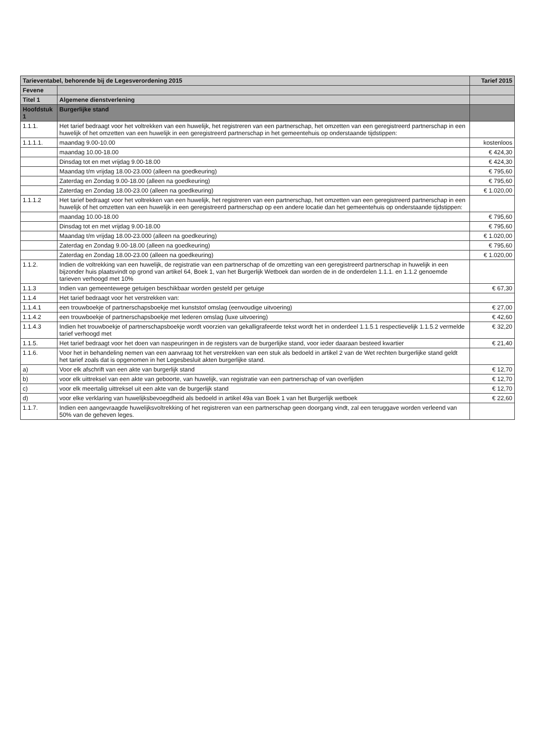| Tarieventabel, behorende bij de Legesverordening 2015 | | Tarief 2015 |
| --- | --- | --- |
| Fevene | | |
| Titel 1 | Algemene dienstverlening | |
| Hoofdstuk 1 | Burgerlijke stand | |
| 1.1.1. | Het tarief bedraagt voor het voltrekken van een huwelijk, het registreren van een partnerschap, het omzetten van een geregistreerd partnerschap in een huwelijk of het omzetten van een huwelijk in een geregistreerd partnerschap in het gemeentehuis op onderstaande tijdstippen: | |
| 1.1.1.1. | maandag 9.00-10.00 | kostenloos |
| | maandag 10.00-18.00 | € 424,30 |
| | Dinsdag tot en met vrijdag 9.00-18.00 | € 424,30 |
| | Maandag t/m vrijdag 18.00-23.000 (alleen na goedkeuring) | € 795,60 |
| | Zaterdag en Zondag 9.00-18.00 (alleen na goedkeuring) | € 795,60 |
| | Zaterdag en Zondag 18.00-23.00 (alleen na goedkeuring) | € 1.020,00 |
| 1.1.1.2 | Het tarief bedraagt voor het voltrekken van een huwelijk, het registreren van een partnerschap, het omzetten van een geregistreerd partnerschap in een huwelijk of het omzetten van een huwelijk in een geregistreerd partnerschap op een andere locatie dan het gemeentehuis op onderstaande tijdstippen: | |
| | maandag 10.00-18.00 | € 795,60 |
| | Dinsdag tot en met vrijdag 9.00-18.00 | € 795,60 |
| | Maandag t/m vrijdag 18.00-23.000 (alleen na goedkeuring) | € 1.020,00 |
| | Zaterdag en Zondag 9.00-18.00 (alleen na goedkeuring) | € 795,60 |
| | Zaterdag en Zondag 18.00-23.00 (alleen na goedkeuring) | € 1.020,00 |
| 1.1.2. | Indien de voltrekking van een huwelijk, de registratie van een partnerschap of de omzetting van een geregistreerd partnerschap in huwelijk in een bijzonder huis plaatsvindt op grond van artikel 64, Boek 1, van het Burgerlijk Wetboek dan worden de in de onderdelen 1.1.1. en 1.1.2 genoemde tarieven verhoogd met 10% | |
| 1.1.3 | Indien van gemeentewege getuigen beschikbaar worden gesteld per getuige | € 67,30 |
| 1.1.4 | Het tarief bedraagt voor het verstrekken van: | |
| 1.1.4.1 | een trouwboekje of partnerschapsboekje met kunststof omslag (eenvoudige uitvoering) | € 27,00 |
| 1.1.4.2 | een trouwboekje of partnerschapsboekje met lederen omslag (luxe uitvoering) | € 42,60 |
| 1.1.4.3 | Indien het trouwboekje of partnerschapsboekje wordt voorzien van gekalligrafeerde tekst wordt het in onderdeel 1.1.5.1 respectievelijk 1.1.5.2 vermelde tarief verhoogd met | € 32,20 |
| 1.1.5. | Het tarief bedraagt voor het doen van naspeuringen in de registers van de burgerlijke stand, voor ieder daaraan besteed kwartier | € 21,40 |
| 1.1.6. | Voor het in behandeling nemen van een aanvraag tot het verstrekken van een stuk als bedoeld in artikel 2 van de Wet rechten burgerlijke stand geldt het tarief zoals dat is opgenomen in het Legesbesluit akten burgerlijke stand. | |
| a) | Voor elk afschrift van een akte van burgerlijk stand | € 12,70 |
| b) | voor elk uittreksel van een akte van geboorte, van huwelijk, van registratie van een partnerschap of van overlijden | € 12,70 |
| c) | voor elk meertalig uittreksel uit een akte van de burgerlijk stand | € 12,70 |
| d) | voor elke verklaring van huwelijksbevoegdheid als bedoeld in artikel 49a van Boek 1 van het Burgerlijk wetboek | € 22,60 |
| 1.1.7. | Indien een aangevraagde huwelijksvoltrekking of het registreren van een partnerschap geen doorgang vindt, zal een teruggave worden verleend van 50% van de geheven leges. | |